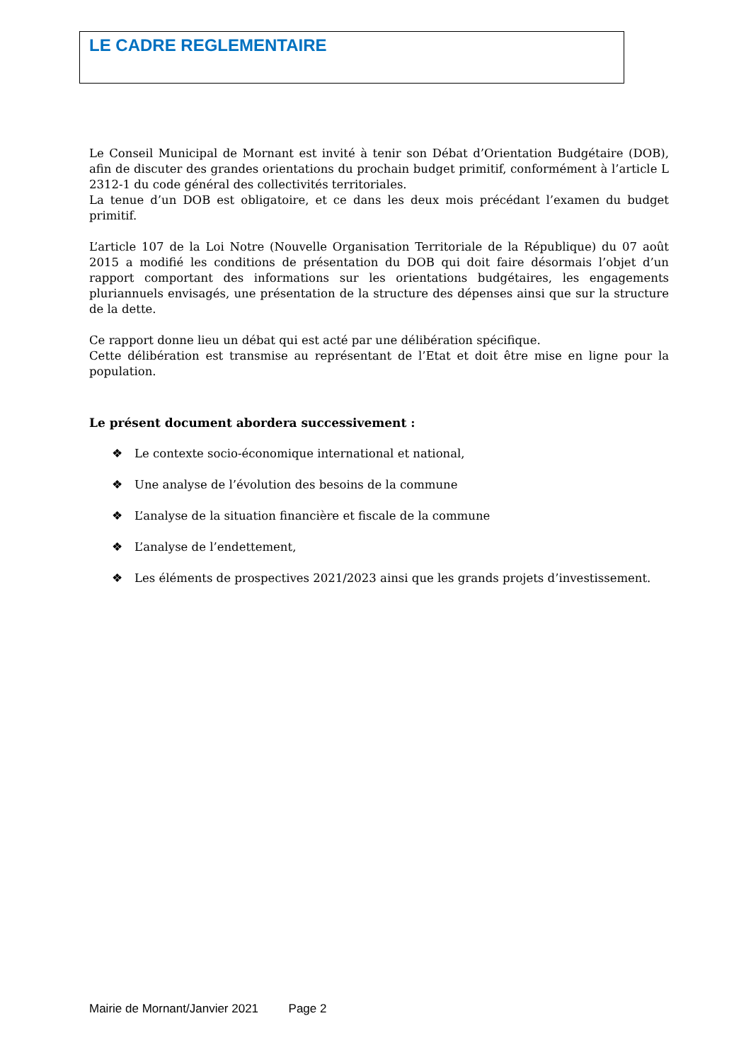LE CADRE REGLEMENTAIRE
Le Conseil Municipal de Mornant est invité à tenir son Débat d’Orientation Budgétaire (DOB), afin de discuter des grandes orientations du prochain budget primitif, conformément à l’article L 2312-1 du code général des collectivités territoriales.
La tenue d’un DOB est obligatoire, et ce dans les deux mois précédant l’examen du budget primitif.
L’article 107 de la Loi Notre (Nouvelle Organisation Territoriale de la République) du 07 août 2015 a modifié les conditions de présentation du DOB qui doit faire désormais l’objet d’un rapport comportant des informations sur les orientations budgétaires, les engagements pluriannuels envisagés, une présentation de la structure des dépenses ainsi que sur la structure de la dette.
Ce rapport donne lieu un débat qui est acté par une délibération spécifique.
Cette délibération est transmise au représentant de l’Etat et doit être mise en ligne pour la population.
Le présent document abordera successivement :
❖ Le contexte socio-économique international et national,
❖ Une analyse de l’évolution des besoins de la commune
❖ L’analyse de la situation financière et fiscale de la commune
❖ L’analyse de l’endettement,
❖ Les éléments de prospectives 2021/2023 ainsi que les grands projets d’investissement.
Mairie de Mornant/Janvier 2021 Page 2